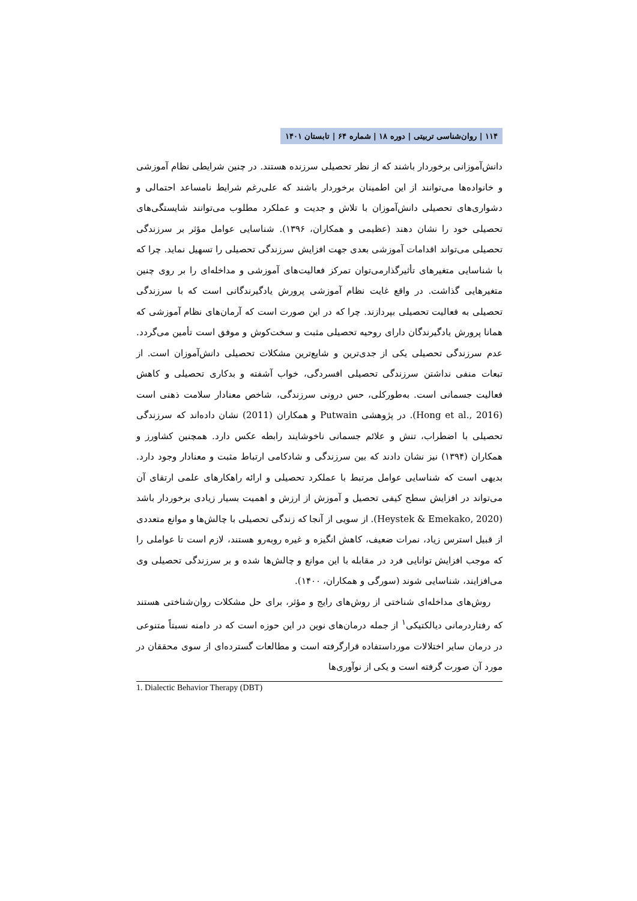۱۱۴ | روان‌شناسی تربیتی | دوره ۱۸ | شماره ۶۴ | تابستان ۱۴۰۱
دانش‌آموزانی برخوردار باشند که از نظر تحصیلی سرزنده هستند. در چنین شرایطی نظام آموزشی و خانواده‌ها می‌توانند از این اطمینان برخوردار باشند که علی‌رغم شرایط نامساعد احتمالی و دشواری‌های تحصیلی دانش‌آموزان با تلاش و جدیت و عملکرد مطلوب می‌توانند شایستگی‌های تحصیلی خود را نشان دهند (عظیمی و همکاران، ۱۳۹۶). شناسایی عوامل مؤثر بر سرزندگی تحصیلی می‌تواند اقدامات آموزشی بعدی جهت افزایش سرزندگی تحصیلی را تسهیل نماید. چرا که با شناسایی متغیرهای تأثیرگذارمی‌توان تمرکز فعالیت‌های آموزشی و مداخله‌ای را بر روی چنین متغیرهایی گذاشت. در واقع غایت نظام آموزشی پرورش یادگیرندگانی است که با سرزندگی تحصیلی به فعالیت تحصیلی بپردازند. چرا که در این صورت است که آرمان‌های نظام آموزشی که همانا پرورش یادگیرندگان دارای روحیه تحصیلی مثبت و سخت‌کوش و موفق است تأمین می‌گردد. عدم سرزندگی تحصیلی یکی از جدی‌ترین و شایع‌ترین مشکلات تحصیلی دانش‌آموزان است. از تبعات منفی نداشتن سرزندگی تحصیلی افسردگی، خواب آشفته و بدکاری تحصیلی و کاهش فعالیت جسمانی است. به‌طورکلی، حس درونی سرزندگی، شاخص معنادار سلامت ذهنی است (Hong et al., 2016). در پژوهشی Putwain و همکاران (2011) نشان داده‌اند که سرزندگی تحصیلی با اضطراب، تنش و علائم جسمانی ناخوشایند رابطه عکس دارد. همچنین کشاورز و همکاران (۱۳۹۴) نیز نشان دادند که بین سرزندگی و شادکامی ارتباط مثبت و معنادار وجود دارد. بدیهی است که شناسایی عوامل مرتبط با عملکرد تحصیلی و ارائه راهکارهای علمی ارتقای آن می‌تواند در افزایش سطح کیفی تحصیل و آموزش از ارزش و اهمیت بسیار زیادی برخوردار باشد (Heystek & Emekako, 2020). از سویی از آنجا که زندگی تحصیلی با چالش‌ها و موانع متعددی از قبیل استرس زیاد، نمرات ضعیف، کاهش انگیزه و غیره روبه‌رو هستند، لازم است تا عواملی را که موجب افزایش توانایی فرد در مقابله با این موانع و چالش‌ها شده و بر سرزندگی تحصیلی وی می‌افزایند، شناسایی شوند (سورگی و همکاران، ۱۴۰۰).
روش‌های مداخله‌ای شناختی از روش‌های رایج و مؤثر، برای حل مشکلات روان‌شناختی هستند که رفتاردرمانی دیالکتیکی<sup>۱</sup> از جمله درمان‌های نوین در این حوزه است که در دامنه نسبتاً متنوعی در درمان سایر اختلالات مورداستفاده قرارگرفته است و مطالعات گسترده‌ای از سوی محققان در مورد آن صورت گرفته است و یکی از نوآوری‌ها
1. Dialectic Behavior Therapy (DBT)